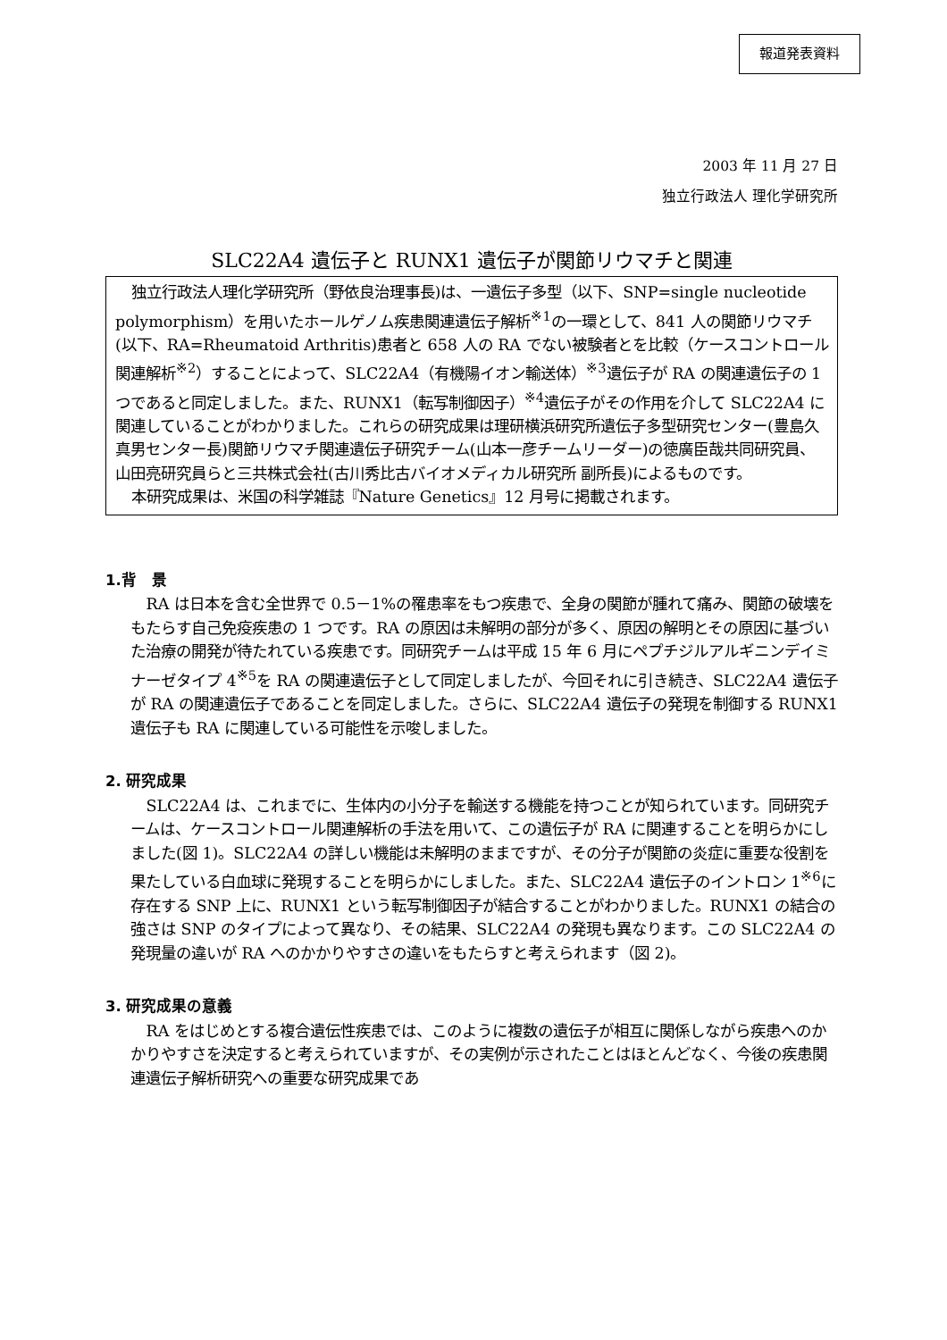報道発表資料
2003 年 11 月 27 日
独立行政法人 理化学研究所
SLC22A4 遺伝子と RUNX1 遺伝子が関節リウマチと関連
独立行政法人理化学研究所（野依良治理事長)は、一遺伝子多型（以下、SNP=single nucleotide polymorphism）を用いたホールゲノム疾患関連遺伝子解析<sup>※1</sup>の一環として、841 人の関節リウマチ(以下、RA=Rheumatoid Arthritis)患者と 658 人の RA でない被験者とを比較（ケースコントロール関連解析<sup>※2</sup>）することによって、SLC22A4（有機陽イオン輸送体）<sup>※3</sup>遺伝子が RA の関連遺伝子の 1 つであると同定しました。また、RUNX1（転写制御因子）<sup>※4</sup>遺伝子がその作用を介して SLC22A4 に関連していることがわかりました。これらの研究成果は理研横浜研究所遺伝子多型研究センター(豊島久真男センター長)関節リウマチ関連遺伝子研究チーム(山本一彦チームリーダー)の徳廣臣哉共同研究員、山田亮研究員らと三共株式会社(古川秀比古バイオメディカル研究所 副所長)によるものです。
本研究成果は、米国の科学雑誌『Nature Genetics』12 月号に掲載されます。
1.背　景
RA は日本を含む全世界で 0.5－1%の罹患率をもつ疾患で、全身の関節が腫れて痛み、関節の破壊をもたらす自己免疫疾患の 1 つです。RA の原因は未解明の部分が多く、原因の解明とその原因に基づいた治療の開発が待たれている疾患です。同研究チームは平成 15 年 6 月にペプチジルアルギニンデイミナーゼタイプ 4<sup>※5</sup>を RA の関連遺伝子として同定しましたが、今回それに引き続き、SLC22A4 遺伝子が RA の関連遺伝子であることを同定しました。さらに、SLC22A4 遺伝子の発現を制御する RUNX1 遺伝子も RA に関連している可能性を示唆しました。
2. 研究成果
SLC22A4 は、これまでに、生体内の小分子を輸送する機能を持つことが知られています。同研究チームは、ケースコントロール関連解析の手法を用いて、この遺伝子が RA に関連することを明らかにしました(図 1)。SLC22A4 の詳しい機能は未解明のままですが、その分子が関節の炎症に重要な役割を果たしている白血球に発現することを明らかにしました。また、SLC22A4 遺伝子のイントロン 1<sup>※6</sup>に存在する SNP 上に、RUNX1 という転写制御因子が結合することがわかりました。RUNX1 の結合の強さは SNP のタイプによって異なり、その結果、SLC22A4 の発現も異なります。この SLC22A4 の発現量の違いが RA へのかかりやすさの違いをもたらすと考えられます（図 2)。
3. 研究成果の意義
RA をはじめとする複合遺伝性疾患では、このように複数の遺伝子が相互に関係しながら疾患へのかかりやすさを決定すると考えられていますが、その実例が示されたことはほとんどなく、今後の疾患関連遺伝子解析研究への重要な研究成果であ